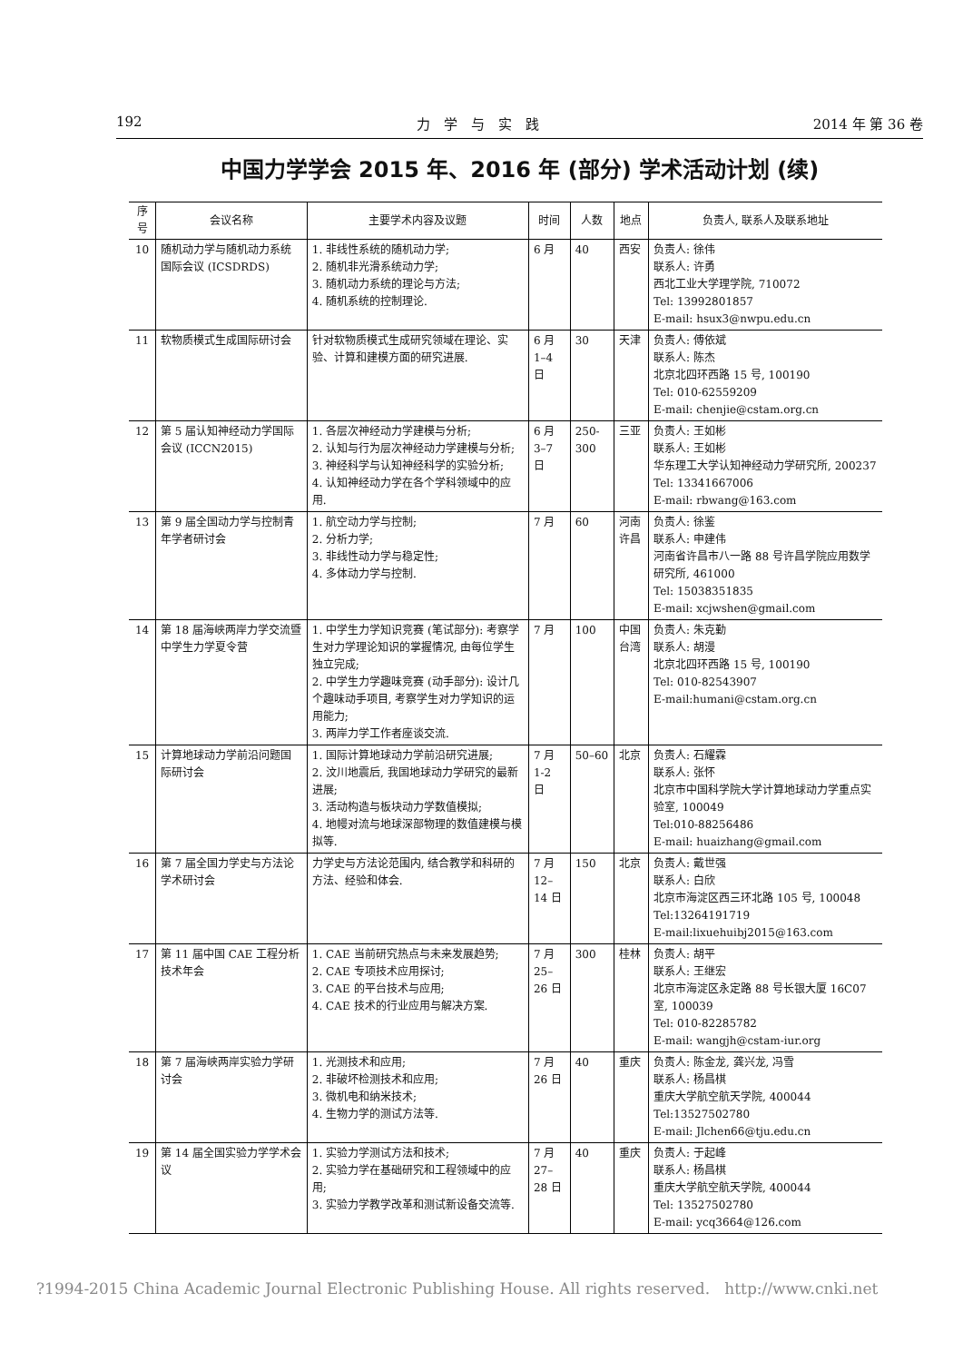192 力　学　与　实　践 2014 年 第 36 卷
中国力学学会 2015 年、2016 年 (部分) 学术活动计划 (续)
| 序号 | 会议名称 | 主要学术内容及议题 | 时间 | 人数 | 地点 | 负责人, 联系人及联系地址 |
| --- | --- | --- | --- | --- | --- | --- |
| 10 | 随机动力学与随机动力系统国际会议 (ICSDRDS) | 1. 非线性系统的随机动力学; 2. 随机非光滑系统动力学; 3. 随机动力系统的理论与方法; 4. 随机系统的控制理论. | 6 月 | 40 | 西安 | 负责人: 徐伟 联系人: 许勇 西北工业大学理学院, 710072 Tel: 13992801857 E-mail: hsux3@nwpu.edu.cn |
| 11 | 软物质模式生成国际研讨会 | 针对软物质模式生成研究领域在理论、实验、计算和建模方面的研究进展. | 6 月 1–4 日 | 30 | 天津 | 负责人: 傅依斌 联系人: 陈杰 北京北四环西路 15 号, 100190 Tel: 010-62559209 E-mail: chenjie@cstam.org.cn |
| 12 | 第 5 届认知神经动力学国际会议 (ICCN2015) | 1. 各层次神经动力学建模与分析; 2. 认知与行为层次神经动力学建模与分析; 3. 神经科学与认知神经科学的实验分析; 4. 认知神经动力学在各个学科领域中的应用. | 6 月 3–7 日 | 250-300 | 三亚 | 负责人: 王如彬 联系人: 王如彬 华东理工大学认知神经动力学研究所, 200237 Tel: 13341667006 E-mail: rbwang@163.com |
| 13 | 第 9 届全国动力学与控制青年学者研讨会 | 1. 航空动力学与控制; 2. 分析力学; 3. 非线性动力学与稳定性; 4. 多体动力学与控制. | 7 月 | 60 | 河南许昌 | 负责人: 徐鉴 联系人: 申建伟 河南省许昌市八一路 88 号许昌学院应用数学研究所, 461000 Tel: 15038351835 E-mail: xcjwshen@gmail.com |
| 14 | 第 18 届海峡两岸力学交流暨中学生力学夏令营 | 1. 中学生力学知识竞赛 (笔试部分): 考察学生对力学理论知识的掌握情况, 由每位学生独立完成; 2. 中学生力学趣味竞赛 (动手部分): 设计几个趣味动手项目, 考察学生对力学知识的运用能力; 3. 两岸力学工作者座谈交流. | 7 月 | 100 | 中国台湾 | 负责人: 朱克勤 联系人: 胡漫 北京北四环西路 15 号, 100190 Tel: 010-82543907 E-mail:humani@cstam.org.cn |
| 15 | 计算地球动力学前沿问题国际研讨会 | 1. 国际计算地球动力学前沿研究进展; 2. 汶川地震后, 我国地球动力学研究的最新进展; 3. 活动构造与板块动力学数值模拟; 4. 地幔对流与地球深部物理的数值建模与模拟等. | 7 月 1-2 日 | 50–60 | 北京 | 负责人: 石耀霖 联系人: 张怀 北京市中国科学院大学计算地球动力学重点实验室, 100049 Tel:010-88256486 E-mail: huaizhang@gmail.com |
| 16 | 第 7 届全国力学史与方法论学术研讨会 | 力学史与方法论范围内, 结合教学和科研的方法、经验和体会. | 7 月 12–14 日 | 150 | 北京 | 负责人: 戴世强 联系人: 白欣 北京市海淀区西三环北路 105 号, 100048 Tel:13264191719 E-mail:lixuehuibj2015@163.com |
| 17 | 第 11 届中国 CAE 工程分析技术年会 | 1. CAE 当前研究热点与未来发展趋势; 2. CAE 专项技术应用探讨; 3. CAE 的平台技术与应用; 4. CAE 技术的行业应用与解决方案. | 7 月 25–26 日 | 300 | 桂林 | 负责人: 胡平 联系人: 王继宏 北京市海淀区永定路 88 号长银大厦 16C07 室, 100039 Tel: 010-82285782 E-mail: wangjh@cstam-iur.org |
| 18 | 第 7 届海峡两岸实验力学研讨会 | 1. 光测技术和应用; 2. 非破坏检测技术和应用; 3. 微机电和纳米技术; 4. 生物力学的测试方法等. | 7 月 26 日 | 40 | 重庆 | 负责人: 陈金龙, 龚兴龙, 冯雪 联系人: 杨昌棋 重庆大学航空航天学院, 400044 Tel:13527502780 E-mail: Jlchen66@tju.edu.cn |
| 19 | 第 14 届全国实验力学学术会议 | 1. 实验力学测试方法和技术; 2. 实验力学在基础研究和工程领域中的应用; 3. 实验力学教学改革和测试新设备交流等. | 7 月 27–28 日 | 40 | 重庆 | 负责人: 于起峰 联系人: 杨昌棋 重庆大学航空航天学院, 400044 Tel: 13527502780 E-mail: ycq3664@126.com |
?1994-2015 China Academic Journal Electronic Publishing House. All rights reserved. http://www.cnki.net